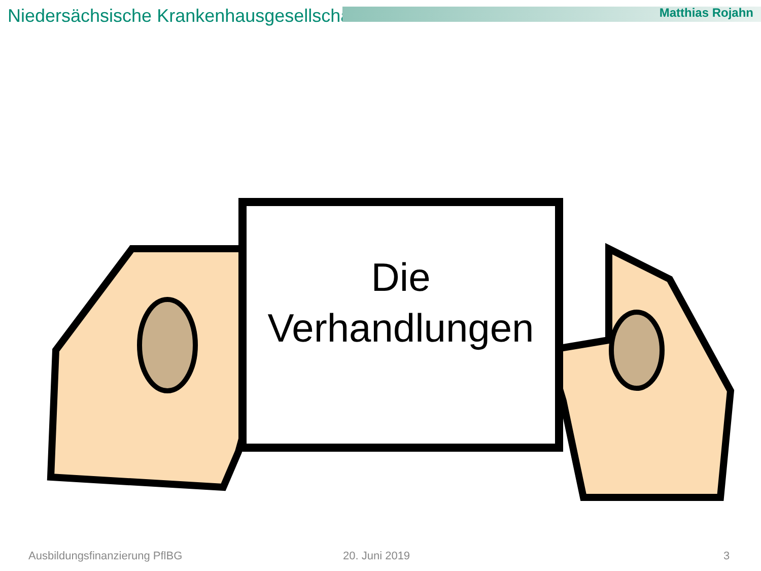Niedersächsische Krankenhausgesellschaft
Matthias Rojahn
Die
Verhandlungen
Ausbildungsfinanzierung PflBG 20. Juni 2019 3